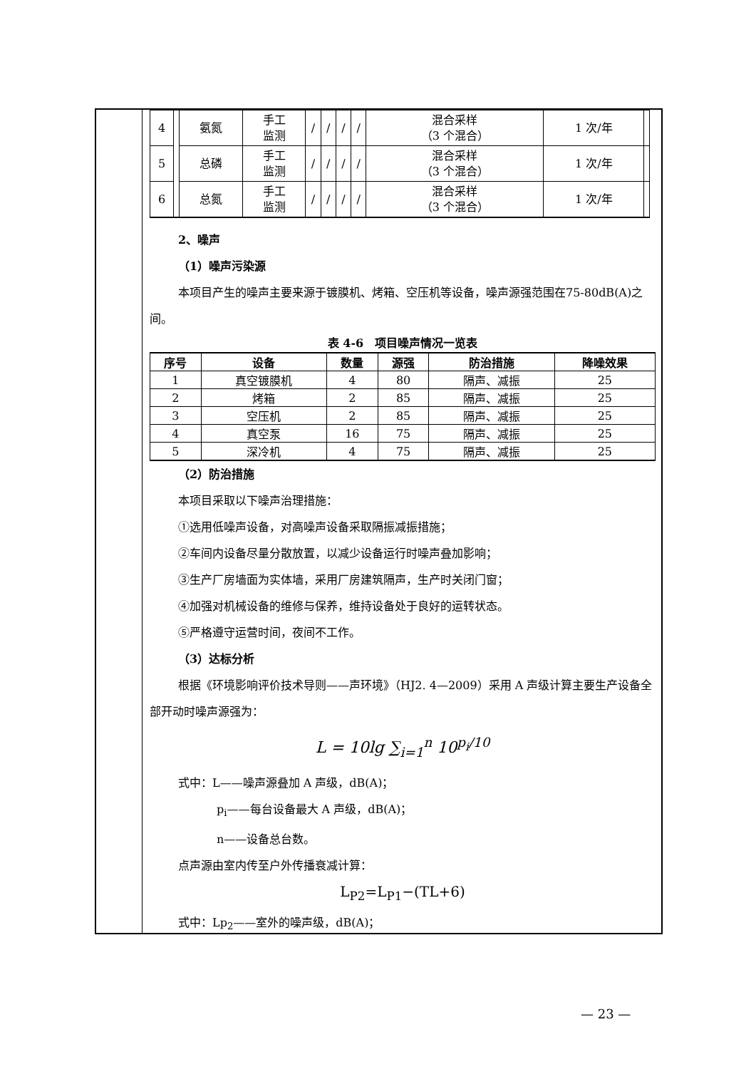| 4 | | 氨氮 | 手工 监测 | / | / | / | / | 混合采样 （3 个混合） | 1 次/年 | |
| 5 | | 总磷 | 手工 监测 | / | / | / | / | 混合采样 （3 个混合） | 1 次/年 | |
| 6 | | 总氮 | 手工 监测 | / | / | / | / | 混合采样 （3 个混合） | 1 次/年 | |
2、噪声
（1）噪声污染源
本项目产生的噪声主要来源于镀膜机、烤箱、空压机等设备，噪声源强范围在75-80dB(A)之间。
表 4-6　项目噪声情况一览表
| 序号 | 设备 | 数量 | 源强 | 防治措施 | 降噪效果 |
| --- | --- | --- | --- | --- | --- |
| 1 | 真空镀膜机 | 4 | 80 | 隔声、减振 | 25 |
| 2 | 烤箱 | 2 | 85 | 隔声、减振 | 25 |
| 3 | 空压机 | 2 | 85 | 隔声、减振 | 25 |
| 4 | 真空泵 | 16 | 75 | 隔声、减振 | 25 |
| 5 | 深冷机 | 4 | 75 | 隔声、减振 | 25 |
（2）防治措施
本项目采取以下噪声治理措施：
①选用低噪声设备，对高噪声设备采取隔振减振措施；
②车间内设备尽量分散放置，以减少设备运行时噪声叠加影响；
③生产厂房墙面为实体墙，采用厂房建筑隔声，生产时关闭门窗；
④加强对机械设备的维修与保养，维持设备处于良好的运转状态。
⑤严格遵守运营时间，夜间不工作。
（3）达标分析
根据《环境影响评价技术导则——声环境》（HJ2. 4—2009）采用 A 声级计算主要生产设备全部开动时噪声源强为：
L = 10lg ∑<sub>i=1</sub><sup>n</sup> 10<sup>p<sub>i</sub>/10</sup>
式中：L——噪声源叠加 A 声级，dB(A)；
p<sub>i</sub>——每台设备最大 A 声级，dB(A)；
n——设备总台数。
点声源由室内传至户外传播衰减计算：
L<sub>P2</sub>=L<sub>P1</sub>−(TL+6)
式中：Lp<sub>2</sub>——室外的噪声级，dB(A)；
— 23 —